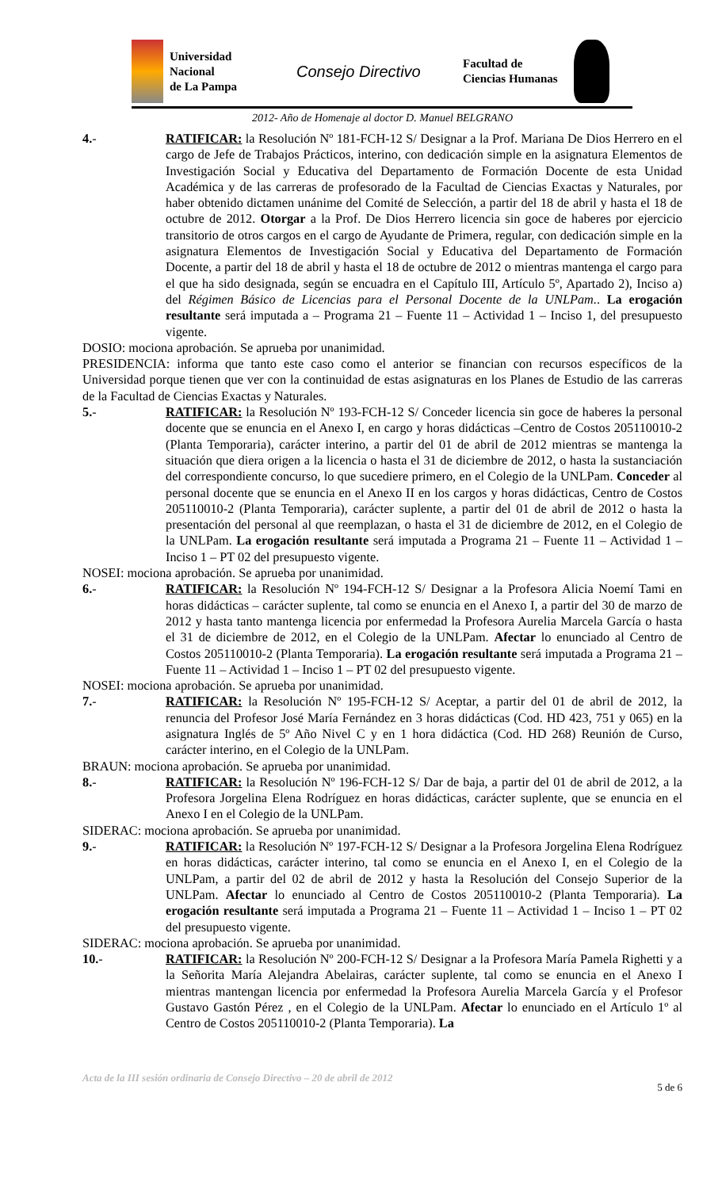Universidad
Nacional
de La Pampa
Consejo Directivo
Facultad de
Ciencias Humanas
2012- Año de Homenaje al doctor D. Manuel BELGRANO
4.- RATIFICAR: la Resolución Nº 181-FCH-12 S/ Designar a la Prof. Mariana De Dios Herrero en el cargo de Jefe de Trabajos Prácticos, interino, con dedicación simple en la asignatura Elementos de Investigación Social y Educativa del Departamento de Formación Docente de esta Unidad Académica y de las carreras de profesorado de la Facultad de Ciencias Exactas y Naturales, por haber obtenido dictamen unánime del Comité de Selección, a partir del 18 de abril y hasta el 18 de octubre de 2012. Otorgar a la Prof. De Dios Herrero licencia sin goce de haberes por ejercicio transitorio de otros cargos en el cargo de Ayudante de Primera, regular, con dedicación simple en la asignatura Elementos de Investigación Social y Educativa del Departamento de Formación Docente, a partir del 18 de abril y hasta el 18 de octubre de 2012 o mientras mantenga el cargo para el que ha sido designada, según se encuadra en el Capítulo III, Artículo 5º, Apartado 2), Inciso a) del Régimen Básico de Licencias para el Personal Docente de la UNLPam.. La erogación resultante será imputada a – Programa 21 – Fuente 11 – Actividad 1 – Inciso 1, del presupuesto vigente.
DOSIO: mociona aprobación. Se aprueba por unanimidad.
PRESIDENCIA: informa que tanto este caso como el anterior se financian con recursos específicos de la Universidad porque tienen que ver con la continuidad de estas asignaturas en los Planes de Estudio de las carreras de la Facultad de Ciencias Exactas y Naturales.
5.- RATIFICAR: la Resolución Nº 193-FCH-12 S/ Conceder licencia sin goce de haberes la personal docente que se enuncia en el Anexo I, en cargo y horas didácticas –Centro de Costos 205110010-2 (Planta Temporaria), carácter interino, a partir del 01 de abril de 2012 mientras se mantenga la situación que diera origen a la licencia o hasta el 31 de diciembre de 2012, o hasta la sustanciación del correspondiente concurso, lo que sucediere primero, en el Colegio de la UNLPam. Conceder al personal docente que se enuncia en el Anexo II en los cargos y horas didácticas, Centro de Costos 205110010-2 (Planta Temporaria), carácter suplente, a partir del 01 de abril de 2012 o hasta la presentación del personal al que reemplazan, o hasta el 31 de diciembre de 2012, en el Colegio de la UNLPam. La erogación resultante será imputada a Programa 21 – Fuente 11 – Actividad 1 – Inciso 1 – PT 02 del presupuesto vigente.
NOSEI: mociona aprobación. Se aprueba por unanimidad.
6.- RATIFICAR: la Resolución Nº 194-FCH-12 S/ Designar a la Profesora Alicia Noemí Tami en horas didácticas – carácter suplente, tal como se enuncia en el Anexo I, a partir del 30 de marzo de 2012 y hasta tanto mantenga licencia por enfermedad la Profesora Aurelia Marcela García o hasta el 31 de diciembre de 2012, en el Colegio de la UNLPam. Afectar lo enunciado al Centro de Costos 205110010-2 (Planta Temporaria). La erogación resultante será imputada a Programa 21 – Fuente 11 – Actividad 1 – Inciso 1 – PT 02 del presupuesto vigente.
NOSEI: mociona aprobación. Se aprueba por unanimidad.
7.- RATIFICAR: la Resolución Nº 195-FCH-12 S/ Aceptar, a partir del 01 de abril de 2012, la renuncia del Profesor José María Fernández en 3 horas didácticas (Cod. HD 423, 751 y 065) en la asignatura Inglés de 5º Año Nivel C y en 1 hora didáctica (Cod. HD 268) Reunión de Curso, carácter interino, en el Colegio de la UNLPam.
BRAUN: mociona aprobación. Se aprueba por unanimidad.
8.- RATIFICAR: la Resolución Nº 196-FCH-12 S/ Dar de baja, a partir del 01 de abril de 2012, a la Profesora Jorgelina Elena Rodríguez en horas didácticas, carácter suplente, que se enuncia en el Anexo I en el Colegio de la UNLPam.
SIDERAC: mociona aprobación. Se aprueba por unanimidad.
9.- RATIFICAR: la Resolución Nº 197-FCH-12 S/ Designar a la Profesora Jorgelina Elena Rodríguez en horas didácticas, carácter interino, tal como se enuncia en el Anexo I, en el Colegio de la UNLPam, a partir del 02 de abril de 2012 y hasta la Resolución del Consejo Superior de la UNLPam. Afectar lo enunciado al Centro de Costos 205110010-2 (Planta Temporaria). La erogación resultante será imputada a Programa 21 – Fuente 11 – Actividad 1 – Inciso 1 – PT 02 del presupuesto vigente.
SIDERAC: mociona aprobación. Se aprueba por unanimidad.
10.- RATIFICAR: la Resolución Nº 200-FCH-12 S/ Designar a la Profesora María Pamela Righetti y a la Señorita María Alejandra Abelairas, carácter suplente, tal como se enuncia en el Anexo I mientras mantengan licencia por enfermedad la Profesora Aurelia Marcela García y el Profesor Gustavo Gastón Pérez , en el Colegio de la UNLPam. Afectar lo enunciado en el Artículo 1º al Centro de Costos 205110010-2 (Planta Temporaria). La
Acta de la III sesión ordinaria de Consejo Directivo – 20 de abril de 2012
5 de 6